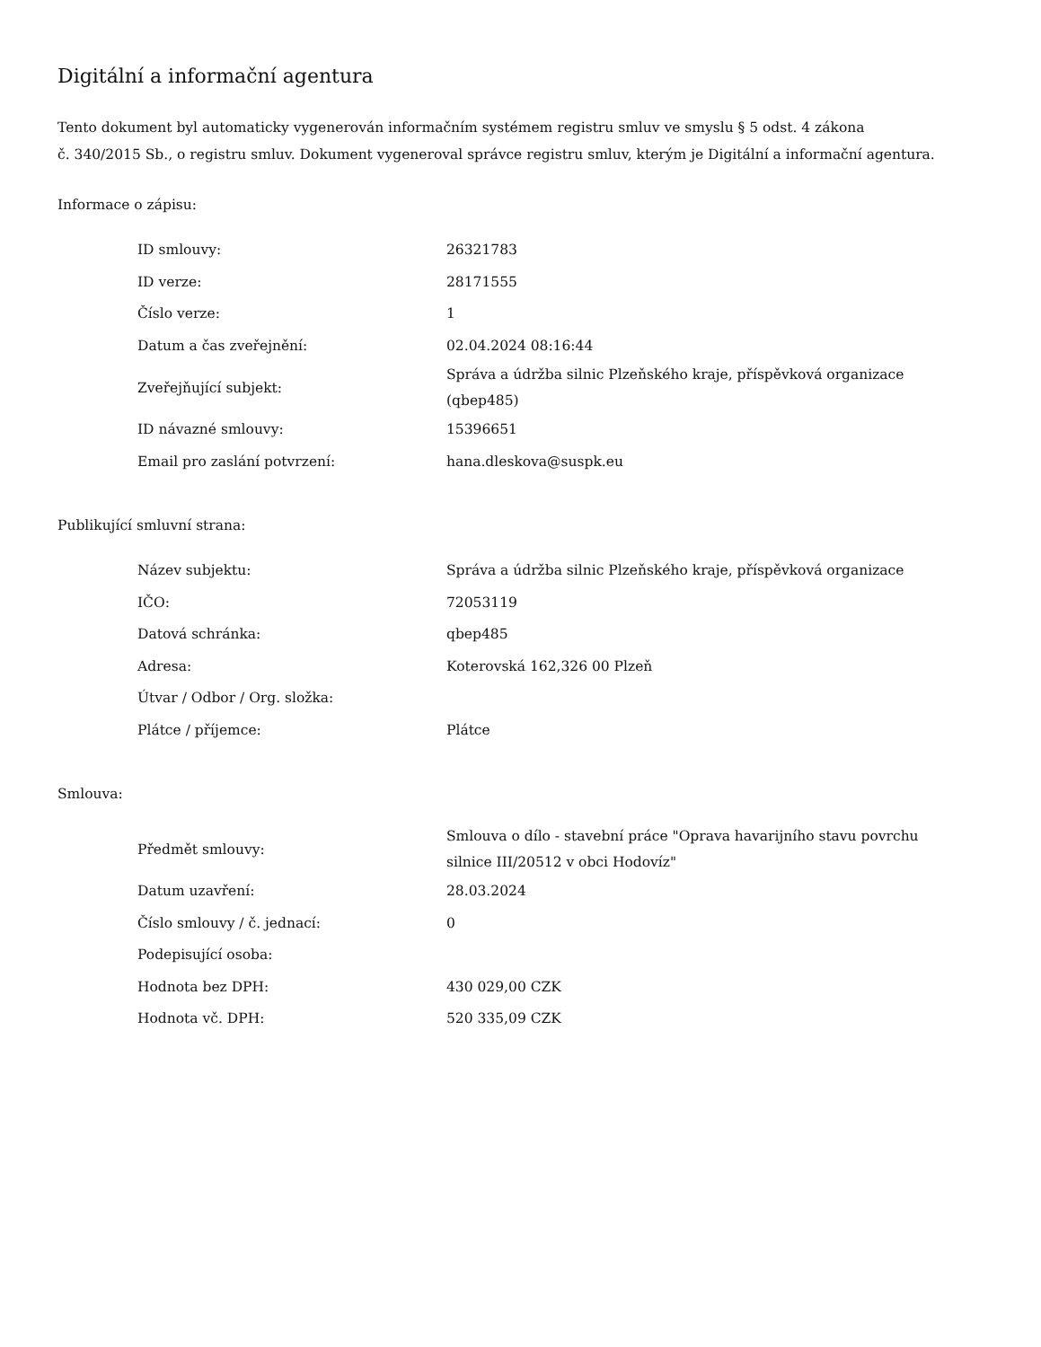Digitální a informační agentura
Tento dokument byl automaticky vygenerován informačním systémem registru smluv ve smyslu § 5 odst. 4 zákona
č. 340/2015 Sb., o registru smluv. Dokument vygeneroval správce registru smluv, kterým je Digitální a informační agentura.
Informace o zápisu:
| ID smlouvy: | 26321783 |
| ID verze: | 28171555 |
| Číslo verze: | 1 |
| Datum a čas zveřejnění: | 02.04.2024 08:16:44 |
| Zveřejňující subjekt: | Správa a údržba silnic Plzeňského kraje, příspěvková organizace (qbep485) |
| ID návazné smlouvy: | 15396651 |
| Email pro zaslání potvrzení: | hana.dleskova@suspk.eu |
Publikující smluvní strana:
| Název subjektu: | Správa a údržba silnic Plzeňského kraje, příspěvková organizace |
| IČO: | 72053119 |
| Datová schránka: | qbep485 |
| Adresa: | Koterovská 162,326 00 Plzeň |
| Útvar / Odbor / Org. složka: | |
| Plátce / příjemce: | Plátce |
Smlouva:
| Předmět smlouvy: | Smlouva o dílo - stavební práce "Oprava havarijního stavu povrchu silnice III/20512 v obci Hodovíz" |
| Datum uzavření: | 28.03.2024 |
| Číslo smlouvy / č. jednací: | 0 |
| Podepisující osoba: | |
| Hodnota bez DPH: | 430 029,00 CZK |
| Hodnota vč. DPH: | 520 335,09 CZK |